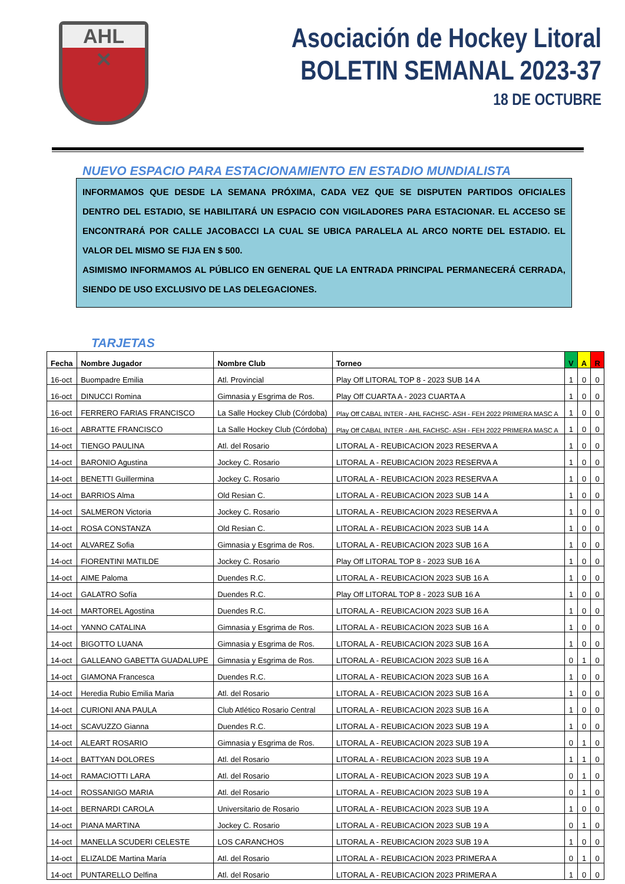AHL
✕
Asociación de Hockey Litoral
BOLETIN SEMANAL 2023-37
18 DE OCTUBRE
NUEVO ESPACIO PARA ESTACIONAMIENTO EN ESTADIO MUNDIALISTA
INFORMAMOS QUE DESDE LA SEMANA PRÓXIMA, CADA VEZ QUE SE DISPUTEN PARTIDOS OFICIALES DENTRO DEL ESTADIO, SE HABILITARÁ UN ESPACIO CON VIGILADORES PARA ESTACIONAR. EL ACCESO SE ENCONTRARÁ POR CALLE JACOBACCI LA CUAL SE UBICA PARALELA AL ARCO NORTE DEL ESTADIO. EL VALOR DEL MISMO SE FIJA EN $ 500.
ASIMISMO INFORMAMOS AL PÚBLICO EN GENERAL QUE LA ENTRADA PRINCIPAL PERMANECERÁ CERRADA, SIENDO DE USO EXCLUSIVO DE LAS DELEGACIONES.
TARJETAS
| Fecha | Nombre Jugador | Nombre Club | Torneo | V | A | R |
| --- | --- | --- | --- | --- | --- | --- |
| 16-oct | Buompadre Emilia | Atl. Provincial | Play Off LITORAL TOP 8 - 2023 SUB 14 A | 1 | 0 | 0 |
| 16-oct | DINUCCI Romina | Gimnasia y Esgrima de Ros. | Play Off CUARTA A - 2023 CUARTA A | 1 | 0 | 0 |
| 16-oct | FERRERO FARIAS FRANCISCO | La Salle Hockey Club (Córdoba) | Play Off CABAL INTER - AHL FACHSC- ASH - FEH 2022 PRIMERA MASC A | 1 | 0 | 0 |
| 16-oct | ABRATTE FRANCISCO | La Salle Hockey Club (Córdoba) | Play Off CABAL INTER - AHL FACHSC- ASH - FEH 2022 PRIMERA MASC A | 1 | 0 | 0 |
| 14-oct | TIENGO PAULINA | Atl. del Rosario | LITORAL A - REUBICACION 2023 RESERVA A | 1 | 0 | 0 |
| 14-oct | BARONIO Agustina | Jockey C. Rosario | LITORAL A - REUBICACION 2023 RESERVA A | 1 | 0 | 0 |
| 14-oct | BENETTI Guillermina | Jockey C. Rosario | LITORAL A - REUBICACION 2023 RESERVA A | 1 | 0 | 0 |
| 14-oct | BARRIOS Alma | Old Resian C. | LITORAL A - REUBICACION 2023 SUB 14 A | 1 | 0 | 0 |
| 14-oct | SALMERON Victoria | Jockey C. Rosario | LITORAL A - REUBICACION 2023 RESERVA A | 1 | 0 | 0 |
| 14-oct | ROSA CONSTANZA | Old Resian C. | LITORAL A - REUBICACION 2023 SUB 14 A | 1 | 0 | 0 |
| 14-oct | ALVAREZ Sofia | Gimnasia y Esgrima de Ros. | LITORAL A - REUBICACION 2023 SUB 16 A | 1 | 0 | 0 |
| 14-oct | FIORENTINI MATILDE | Jockey C. Rosario | Play Off LITORAL TOP 8 - 2023 SUB 16 A | 1 | 0 | 0 |
| 14-oct | AIME Paloma | Duendes R.C. | LITORAL A - REUBICACION 2023 SUB 16 A | 1 | 0 | 0 |
| 14-oct | GALATRO Sofía | Duendes R.C. | Play Off LITORAL TOP 8 - 2023 SUB 16 A | 1 | 0 | 0 |
| 14-oct | MARTOREL Agostina | Duendes R.C. | LITORAL A - REUBICACION 2023 SUB 16 A | 1 | 0 | 0 |
| 14-oct | YANNO CATALINA | Gimnasia y Esgrima de Ros. | LITORAL A - REUBICACION 2023 SUB 16 A | 1 | 0 | 0 |
| 14-oct | BIGOTTO LUANA | Gimnasia y Esgrima de Ros. | LITORAL A - REUBICACION 2023 SUB 16 A | 1 | 0 | 0 |
| 14-oct | GALLEANO GABETTA GUADALUPE | Gimnasia y Esgrima de Ros. | LITORAL A - REUBICACION 2023 SUB 16 A | 0 | 1 | 0 |
| 14-oct | GIAMONA Francesca | Duendes R.C. | LITORAL A - REUBICACION 2023 SUB 16 A | 1 | 0 | 0 |
| 14-oct | Heredia Rubio Emilia Maria | Atl. del Rosario | LITORAL A - REUBICACION 2023 SUB 16 A | 1 | 0 | 0 |
| 14-oct | CURIONI ANA PAULA | Club Atlético Rosario Central | LITORAL A - REUBICACION 2023 SUB 16 A | 1 | 0 | 0 |
| 14-oct | SCAVUZZO Gianna | Duendes R.C. | LITORAL A - REUBICACION 2023 SUB 19 A | 1 | 0 | 0 |
| 14-oct | ALEART ROSARIO | Gimnasia y Esgrima de Ros. | LITORAL A - REUBICACION 2023 SUB 19 A | 0 | 1 | 0 |
| 14-oct | BATTYAN DOLORES | Atl. del Rosario | LITORAL A - REUBICACION 2023 SUB 19 A | 1 | 1 | 0 |
| 14-oct | RAMACIOTTI LARA | Atl. del Rosario | LITORAL A - REUBICACION 2023 SUB 19 A | 0 | 1 | 0 |
| 14-oct | ROSSANIGO MARIA | Atl. del Rosario | LITORAL A - REUBICACION 2023 SUB 19 A | 0 | 1 | 0 |
| 14-oct | BERNARDI CAROLA | Universitario de Rosario | LITORAL A - REUBICACION 2023 SUB 19 A | 1 | 0 | 0 |
| 14-oct | PIANA MARTINA | Jockey C. Rosario | LITORAL A - REUBICACION 2023 SUB 19 A | 0 | 1 | 0 |
| 14-oct | MANELLA SCUDERI CELESTE | LOS CARANCHOS | LITORAL A - REUBICACION 2023 SUB 19 A | 1 | 0 | 0 |
| 14-oct | ELIZALDE Martina María | Atl. del Rosario | LITORAL A - REUBICACION 2023 PRIMERA A | 0 | 1 | 0 |
| 14-oct | PUNTARELLO Delfina | Atl. del Rosario | LITORAL A - REUBICACION 2023 PRIMERA A | 1 | 0 | 0 |